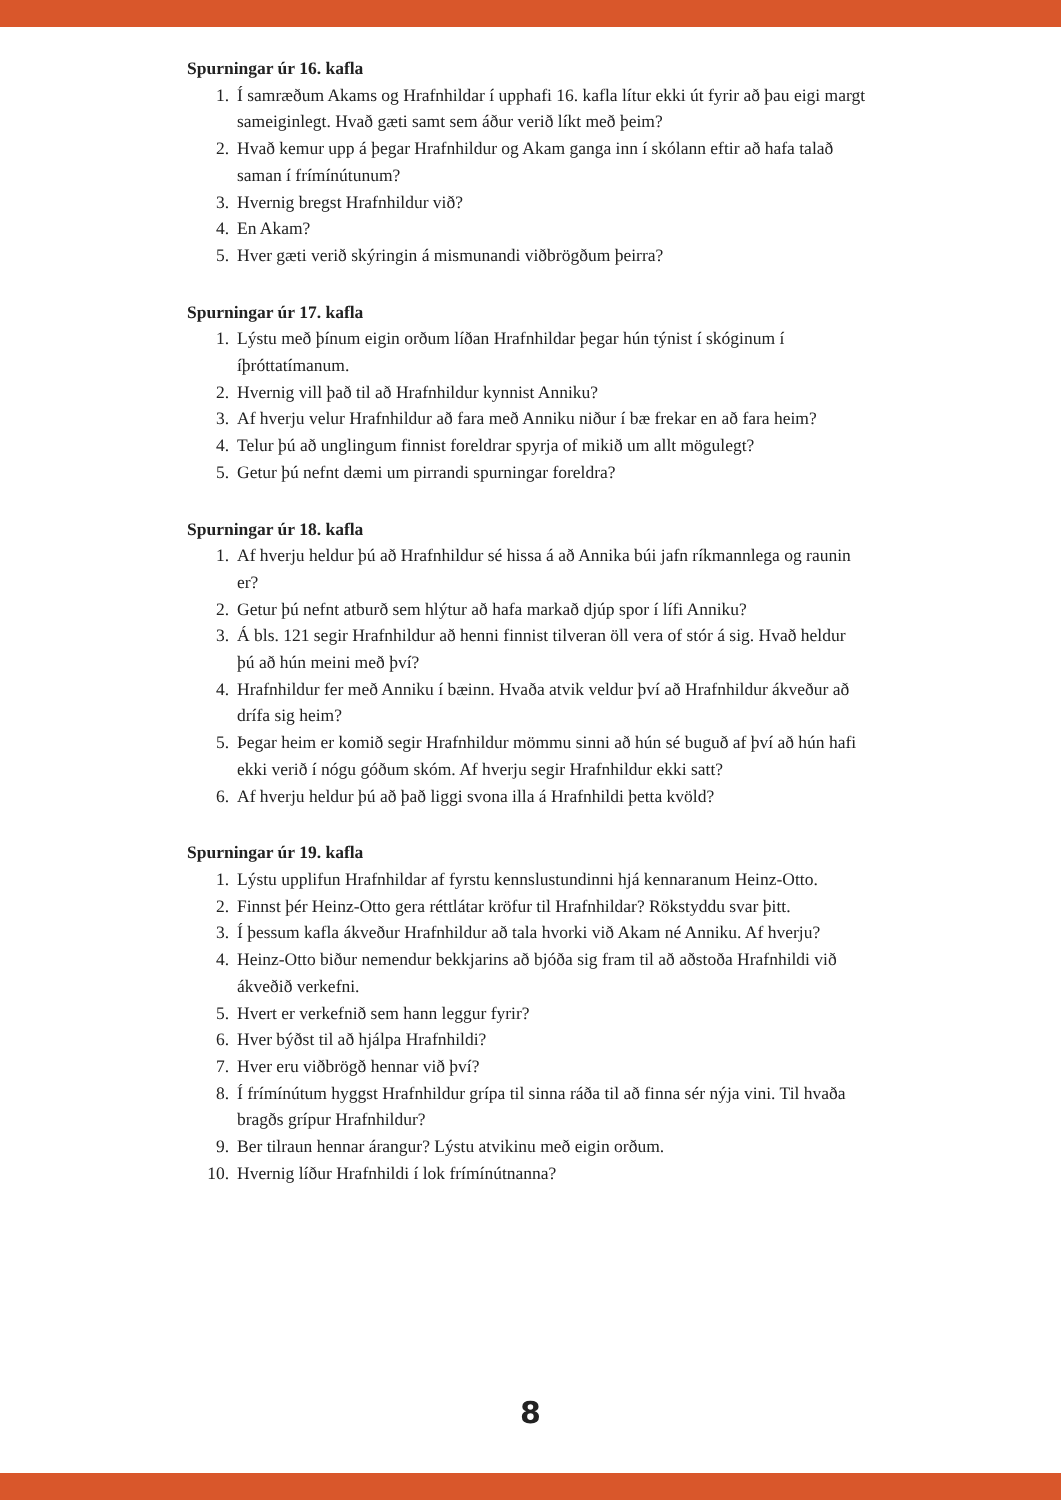Spurningar úr 16. kafla
1. Í samræðum Akams og Hrafnhildar í upphafi 16. kafla lítur ekki út fyrir að þau eigi margt sameiginlegt. Hvað gæti samt sem áður verið líkt með þeim?
2. Hvað kemur upp á þegar Hrafnhildur og Akam ganga inn í skólann eftir að hafa talað saman í frímínútunum?
3. Hvernig bregst Hrafnhildur við?
4. En Akam?
5. Hver gæti verið skýringin á mismunandi viðbrögðum þeirra?
Spurningar úr 17. kafla
1. Lýstu með þínum eigin orðum líðan Hrafnhildar þegar hún týnist í skóginum í íþróttatímanum.
2. Hvernig vill það til að Hrafnhildur kynnist Anniku?
3. Af hverju velur Hrafnhildur að fara með Anniku niður í bæ frekar en að fara heim?
4. Telur þú að unglingum finnist foreldrar spyrja of mikið um allt mögulegt?
5. Getur þú nefnt dæmi um pirrandi spurningar foreldra?
Spurningar úr 18. kafla
1. Af hverju heldur þú að Hrafnhildur sé hissa á að Annika búi jafn ríkmannlega og raunin er?
2. Getur þú nefnt atburð sem hlýtur að hafa markað djúp spor í lífi Anniku?
3. Á bls. 121 segir Hrafnhildur að henni finnist tilveran öll vera of stór á sig. Hvað heldur þú að hún meini með því?
4. Hrafnhildur fer með Anniku í bæinn. Hvaða atvik veldur því að Hrafnhildur ákveður að drífa sig heim?
5. Þegar heim er komið segir Hrafnhildur mömmu sinni að hún sé buguð af því að hún hafi ekki verið í nógu góðum skóm. Af hverju segir Hrafnhildur ekki satt?
6. Af hverju heldur þú að það liggi svona illa á Hrafnhildi þetta kvöld?
Spurningar úr 19. kafla
1. Lýstu upplifun Hrafnhildar af fyrstu kennslustundinni hjá kennaranum Heinz-Otto.
2. Finnst þér Heinz-Otto gera réttlátar kröfur til Hrafnhildar? Rökstyddu svar þitt.
3. Í þessum kafla ákveður Hrafnhildur að tala hvorki við Akam né Anniku. Af hverju?
4. Heinz-Otto biður nemendur bekkjarins að bjóða sig fram til að aðstoða Hrafnhildi við ákveðið verkefni.
5. Hvert er verkefnið sem hann leggur fyrir?
6. Hver býðst til að hjálpa Hrafnhildi?
7. Hver eru viðbrögð hennar við því?
8. Í frímínútum hyggst Hrafnhildur grípa til sinna ráða til að finna sér nýja vini. Til hvaða bragðs grípur Hrafnhildur?
9. Ber tilraun hennar árangur? Lýstu atvikinu með eigin orðum.
10. Hvernig líður Hrafnhildi í lok frímínútnanna?
8